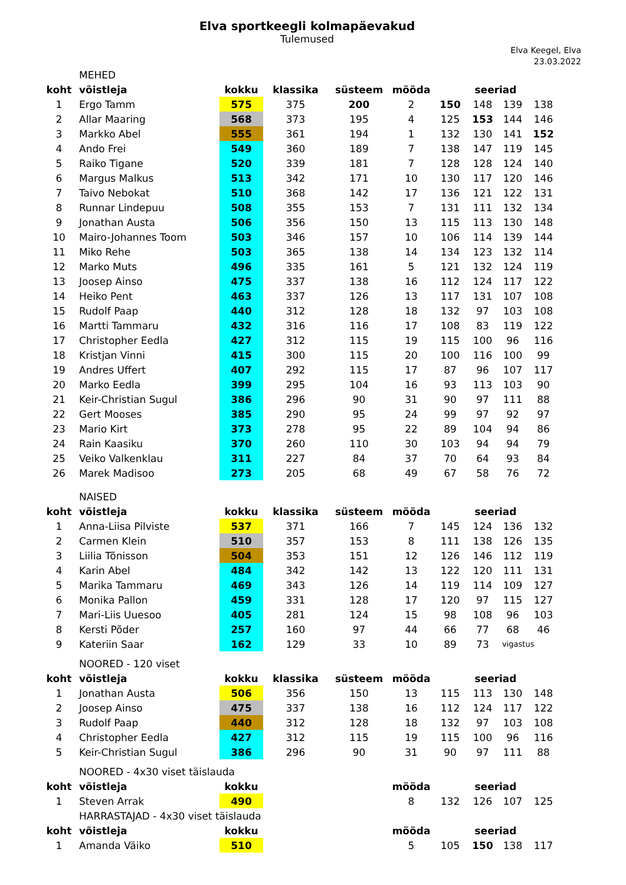Elva sportkeegli kolmapäevakud
Tulemused
Elva Keegel, Elva
23.03.2022
| | MEHED | | | | | | | | |
| koht | võistleja | kokku | klassika | süsteem | mööda | seeriad | | | |
| 1 | Ergo Tamm | 575 | 375 | 200 | 2 | 150 | 148 | 139 | 138 |
| 2 | Allar Maaring | 568 | 373 | 195 | 4 | 125 | 153 | 144 | 146 |
| 3 | Markko Abel | 555 | 361 | 194 | 1 | 132 | 130 | 141 | 152 |
| 4 | Ando Frei | 549 | 360 | 189 | 7 | 138 | 147 | 119 | 145 |
| 5 | Raiko Tigane | 520 | 339 | 181 | 7 | 128 | 128 | 124 | 140 |
| 6 | Margus Malkus | 513 | 342 | 171 | 10 | 130 | 117 | 120 | 146 |
| 7 | Taivo Nebokat | 510 | 368 | 142 | 17 | 136 | 121 | 122 | 131 |
| 8 | Runnar Lindepuu | 508 | 355 | 153 | 7 | 131 | 111 | 132 | 134 |
| 9 | Jonathan Austa | 506 | 356 | 150 | 13 | 115 | 113 | 130 | 148 |
| 10 | Mairo-Johannes Toom | 503 | 346 | 157 | 10 | 106 | 114 | 139 | 144 |
| 11 | Miko Rehe | 503 | 365 | 138 | 14 | 134 | 123 | 132 | 114 |
| 12 | Marko Muts | 496 | 335 | 161 | 5 | 121 | 132 | 124 | 119 |
| 13 | Joosep Ainso | 475 | 337 | 138 | 16 | 112 | 124 | 117 | 122 |
| 14 | Heiko Pent | 463 | 337 | 126 | 13 | 117 | 131 | 107 | 108 |
| 15 | Rudolf Paap | 440 | 312 | 128 | 18 | 132 | 97 | 103 | 108 |
| 16 | Martti Tammaru | 432 | 316 | 116 | 17 | 108 | 83 | 119 | 122 |
| 17 | Christopher Eedla | 427 | 312 | 115 | 19 | 115 | 100 | 96 | 116 |
| 18 | Kristjan Vinni | 415 | 300 | 115 | 20 | 100 | 116 | 100 | 99 |
| 19 | Andres Uffert | 407 | 292 | 115 | 17 | 87 | 96 | 107 | 117 |
| 20 | Marko Eedla | 399 | 295 | 104 | 16 | 93 | 113 | 103 | 90 |
| 21 | Keir-Christian Sugul | 386 | 296 | 90 | 31 | 90 | 97 | 111 | 88 |
| 22 | Gert Mooses | 385 | 290 | 95 | 24 | 99 | 97 | 92 | 97 |
| 23 | Mario Kirt | 373 | 278 | 95 | 22 | 89 | 104 | 94 | 86 |
| 24 | Rain Kaasiku | 370 | 260 | 110 | 30 | 103 | 94 | 94 | 79 |
| 25 | Veiko Valkenklau | 311 | 227 | 84 | 37 | 70 | 64 | 93 | 84 |
| 26 | Marek Madisoo | 273 | 205 | 68 | 49 | 67 | 58 | 76 | 72 |
| | NAISED | | | | | | | | |
| koht | võistleja | kokku | klassika | süsteem | mööda | seeriad | | | |
| 1 | Anna-Liisa Pilviste | 537 | 371 | 166 | 7 | 145 | 124 | 136 | 132 |
| 2 | Carmen Klein | 510 | 357 | 153 | 8 | 111 | 138 | 126 | 135 |
| 3 | Liilia Tõnisson | 504 | 353 | 151 | 12 | 126 | 146 | 112 | 119 |
| 4 | Karin Abel | 484 | 342 | 142 | 13 | 122 | 120 | 111 | 131 |
| 5 | Marika Tammaru | 469 | 343 | 126 | 14 | 119 | 114 | 109 | 127 |
| 6 | Monika Pallon | 459 | 331 | 128 | 17 | 120 | 97 | 115 | 127 |
| 7 | Mari-Liis Uuesoo | 405 | 281 | 124 | 15 | 98 | 108 | 96 | 103 |
| 8 | Kersti Põder | 257 | 160 | 97 | 44 | 66 | 77 | 68 | 46 |
| 9 | Kateriin Saar | 162 | 129 | 33 | 10 | 89 | 73 | vigastus | |
| | NOORED - 120 viset | | | | | | | | |
| koht | võistleja | kokku | klassika | süsteem | mööda | seeriad | | | |
| 1 | Jonathan Austa | 506 | 356 | 150 | 13 | 115 | 113 | 130 | 148 |
| 2 | Joosep Ainso | 475 | 337 | 138 | 16 | 112 | 124 | 117 | 122 |
| 3 | Rudolf Paap | 440 | 312 | 128 | 18 | 132 | 97 | 103 | 108 |
| 4 | Christopher Eedla | 427 | 312 | 115 | 19 | 115 | 100 | 96 | 116 |
| 5 | Keir-Christian Sugul | 386 | 296 | 90 | 31 | 90 | 97 | 111 | 88 |
| | NOORED - 4x30 viset täislauda | | | | | | | | |
| koht | võistleja | kokku | | | mööda | seeriad | | | |
| 1 | Steven Arrak | 490 | | | 8 | 132 | 126 | 107 | 125 |
| | HARRASTAJAD - 4x30 viset täislauda | | | | | | | | |
| koht | võistleja | kokku | | | mööda | seeriad | | | |
| 1 | Amanda Väiko | 510 | | | 5 | 105 | 150 | 138 | 117 |